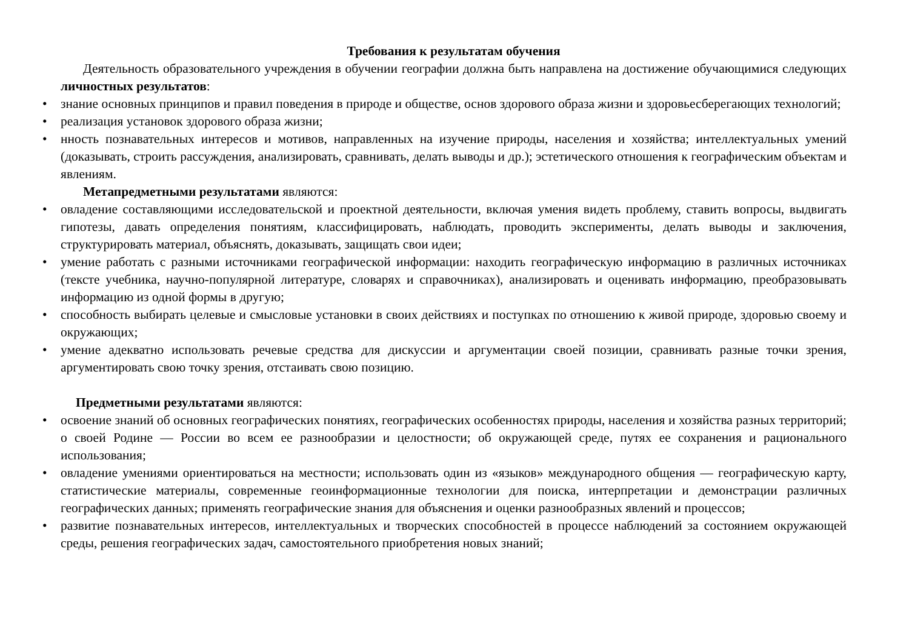Требования к результатам обучения
Деятельность образовательного учреждения в обучении географии должна быть направлена на достижение обучающимися следующих личностных результатов:
• знание основных принципов и правил поведения в природе и обществе, основ здорового образа жизни и здоровьесберегающих технологий;
• реализация установок здорового образа жизни;
• нность познавательных интересов и мотивов, направленных на изучение природы, населения и хозяйства; интеллектуальных умений (доказывать, строить рассуждения, анализировать, сравнивать, делать выводы и др.); эстетического отношения к географическим объектам и явлениям.
Метапредметными результатами являются:
• овладение составляющими исследовательской и проектной деятельности, включая умения видеть проблему, ставить вопросы, выдвигать гипотезы, давать определения понятиям, классифицировать, наблюдать, проводить эксперименты, делать выводы и заключения, структурировать материал, объяснять, доказывать, защищать свои идеи;
• умение работать с разными источниками географической информации: находить географическую информацию в различных источниках (тексте учебника, научно-популярной литературе, словарях и справочниках), анализировать и оценивать информацию, преобразовывать информацию из одной формы в другую;
• способность выбирать целевые и смысловые установки в своих действиях и поступках по отношению к живой природе, здоровью своему и окружающих;
• умение адекватно использовать речевые средства для дискуссии и аргументации своей позиции, сравнивать разные точки зрения, аргументировать свою точку зрения, отстаивать свою позицию.
Предметными результатами являются:
• освоение знаний об основных географических понятиях, географических особенностях природы, населения и хозяйства разных территорий; о своей Родине — России во всем ее разнообразии и целостности; об окружающей среде, путях ее сохранения и рационального использования;
• овладение умениями ориентироваться на местности; использовать один из «языков» международного общения — географическую карту, статистические материалы, современные геоинформационные технологии для поиска, интерпретации и демонстрации различных географических данных; применять географические знания для объяснения и оценки разнообразных явлений и процессов;
• развитие познавательных интересов, интеллектуальных и творческих способностей в процессе наблюдений за состоянием окружающей среды, решения географических задач, самостоятельного приобретения новых знаний;